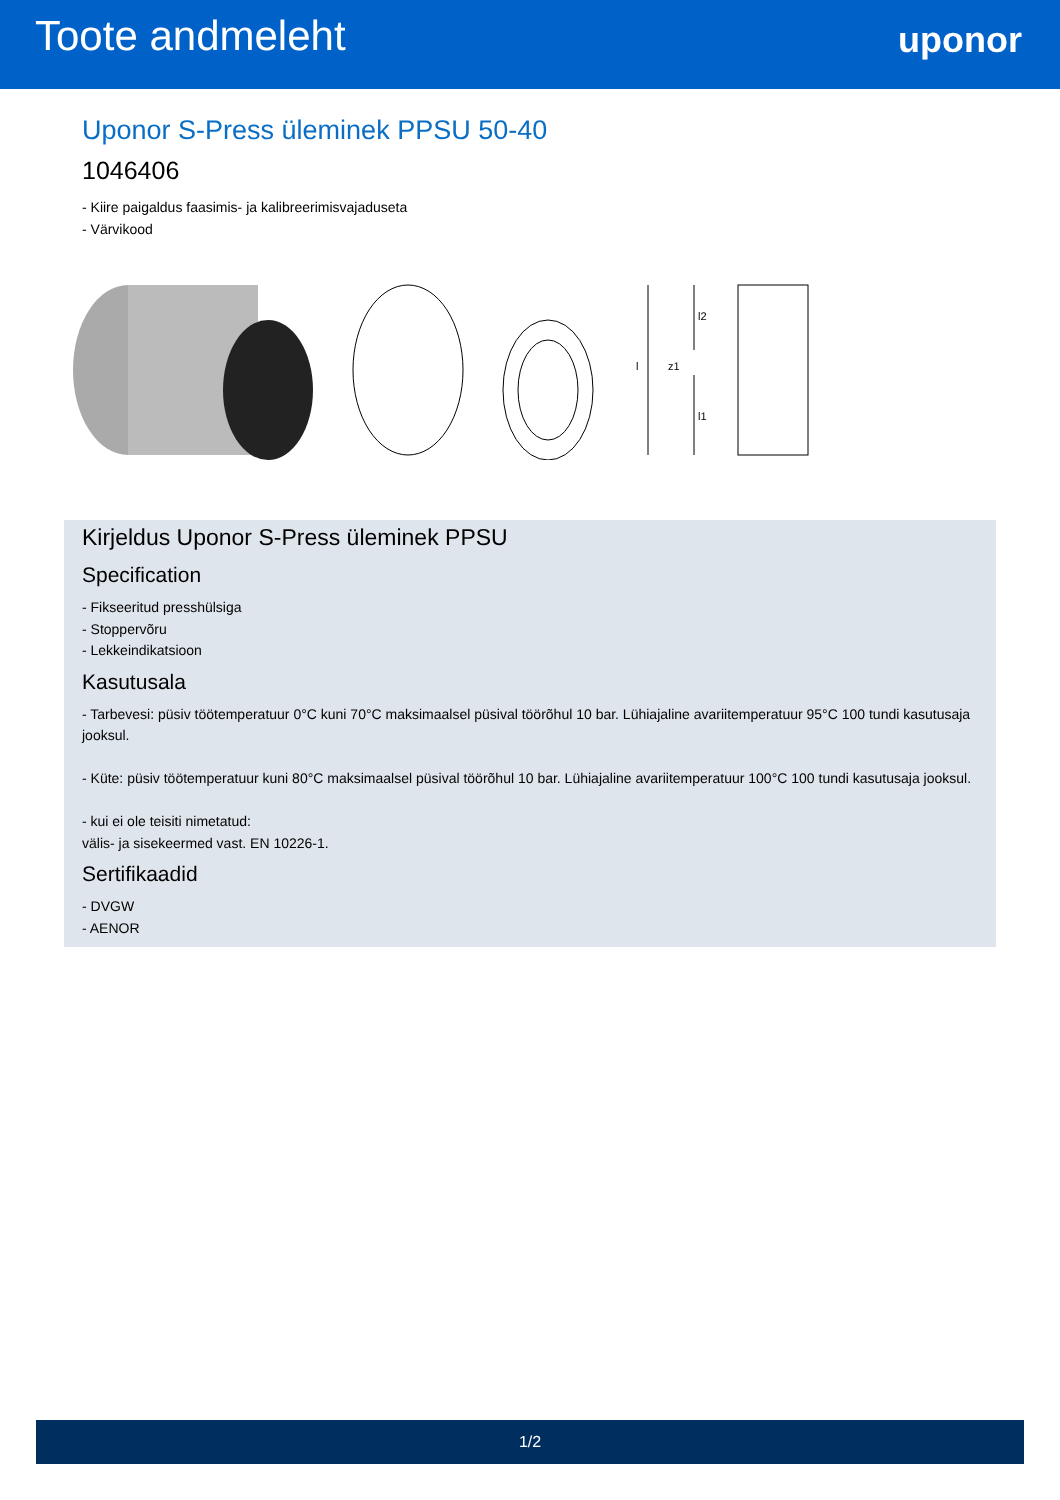Toote andmeleht
uponor
Uponor S-Press üleminek PPSU 50-40
1046406
- Kiire paigaldus faasimis- ja kalibreerimisvajaduseta
- Värvikood
l2
l1
z1
l
Kirjeldus Uponor S-Press üleminek PPSU
Specification
- Fikseeritud presshülsiga
- Stoppervõru
- Lekkeindikatsioon
Kasutusala
- Tarbevesi: püsiv töötemperatuur 0°C kuni 70°C maksimaalsel püsival töörõhul 10 bar. Lühiajaline avariitemperatuur 95°C 100 tundi kasutusaja jooksul.
- Küte: püsiv töötemperatuur kuni 80°C maksimaalsel püsival töörõhul 10 bar. Lühiajaline avariitemperatuur 100°C 100 tundi kasutusaja jooksul.
- kui ei ole teisiti nimetatud:
välis- ja sisekeermed vast. EN 10226-1.
Sertifikaadid
- DVGW
- AENOR
1/2